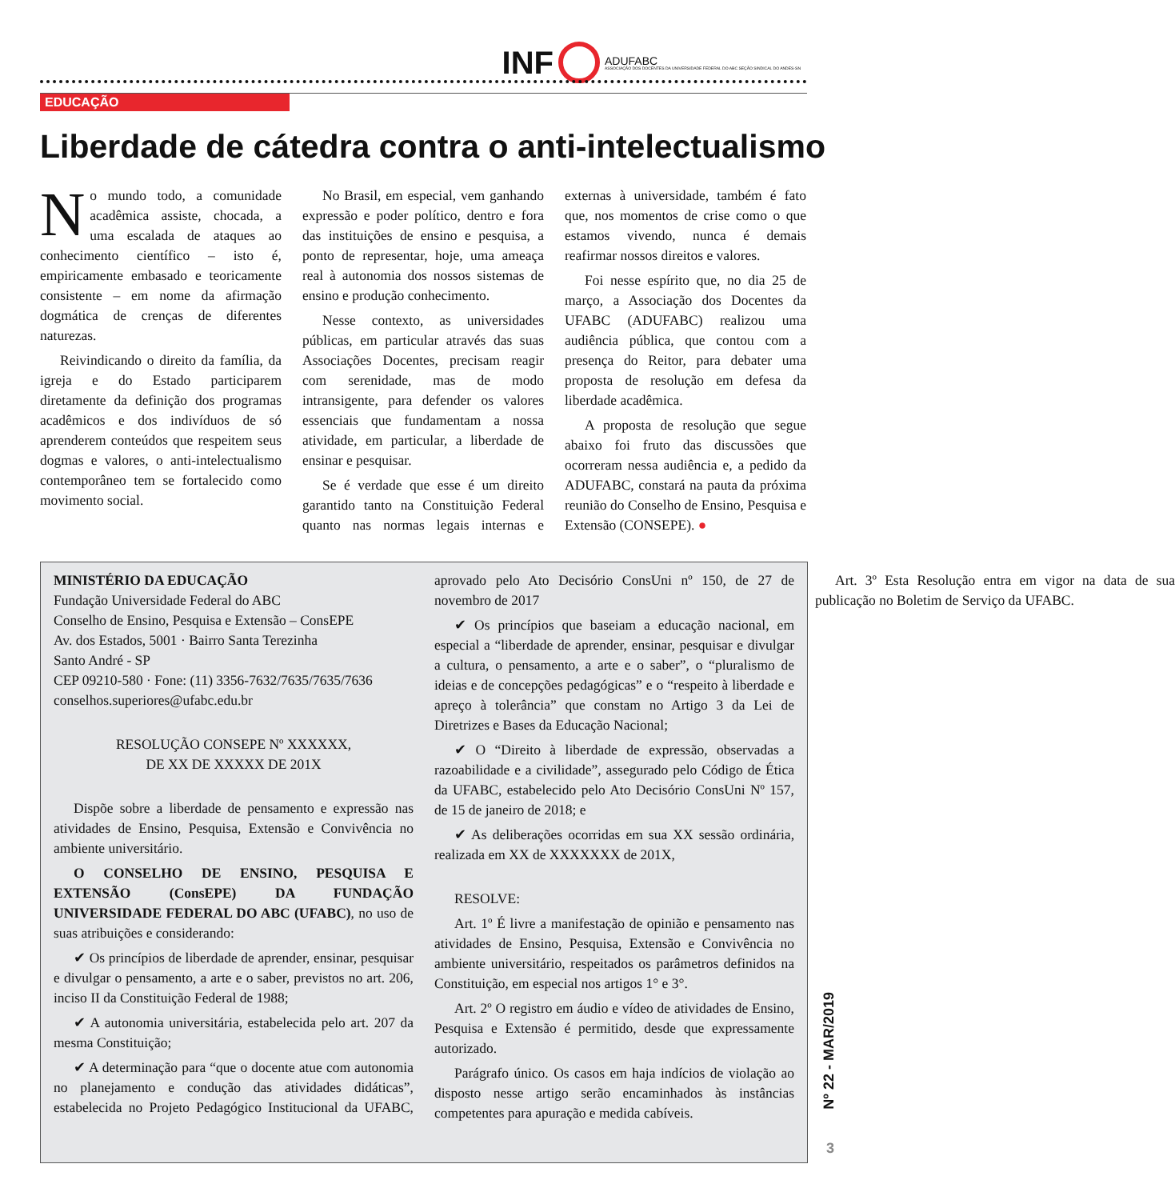INF ADUFABC
ASSOCIAÇÃO DOS DOCENTES DA UNIVERSIDADE FEDERAL DO ABC SEÇÃO SINDICAL DO ANDES-SN
EDUCAÇÃO
Liberdade de cátedra contra o anti-intelectualismo
No mundo todo, a comunidade acadêmica assiste, chocada, a uma escalada de ataques ao conhecimento científico – isto é, empiricamente embasado e teoricamente consistente – em nome da afirmação dogmática de crenças de diferentes naturezas.
Reivindicando o direito da família, da igreja e do Estado participarem diretamente da definição dos programas acadêmicos e dos indivíduos de só aprenderem conteúdos que respeitem seus dogmas e valores, o anti-intelectualismo contemporâneo tem se fortalecido como movimento social.
No Brasil, em especial, vem ganhando expressão e poder político, dentro e fora das instituições de ensino e pesquisa, a ponto de representar, hoje, uma ameaça real à autonomia dos nossos sistemas de ensino e produção conhecimento.
Nesse contexto, as universidades públicas, em particular através das suas Associações Docentes, precisam reagir com serenidade, mas de modo intransigente, para defender os valores essenciais que fundamentam a nossa atividade, em particular, a liberdade de ensinar e pesquisar.
Se é verdade que esse é um direito garantido tanto na Constituição Federal quanto nas normas legais internas e externas à universidade, também é fato que, nos momentos de crise como o que estamos vivendo, nunca é demais reafirmar nossos direitos e valores.
Foi nesse espírito que, no dia 25 de março, a Associação dos Docentes da UFABC (ADUFABC) realizou uma audiência pública, que contou com a presença do Reitor, para debater uma proposta de resolução em defesa da liberdade acadêmica.
A proposta de resolução que segue abaixo foi fruto das discussões que ocorreram nessa audiência e, a pedido da ADUFABC, constará na pauta da próxima reunião do Conselho de Ensino, Pesquisa e Extensão (CONSEPE). ●
MINISTÉRIO DA EDUCAÇÃO
Fundação Universidade Federal do ABC
Conselho de Ensino, Pesquisa e Extensão – ConsEPE
Av. dos Estados, 5001 · Bairro Santa Terezinha
Santo André - SP
CEP 09210-580 · Fone: (11) 3356-7632/7635/7635/7636
conselhos.superiores@ufabc.edu.br
RESOLUÇÃO CONSEPE Nº XXXXXX,
DE XX DE XXXXX DE 201X
Dispõe sobre a liberdade de pensamento e expressão nas atividades de Ensino, Pesquisa, Extensão e Convivência no ambiente universitário.
O CONSELHO DE ENSINO, PESQUISA E EXTENSÃO (ConsEPE) DA FUNDAÇÃO UNIVERSIDADE FEDERAL DO ABC (UFABC), no uso de suas atribuições e considerando:
✔ Os princípios de liberdade de aprender, ensinar, pesquisar e divulgar o pensamento, a arte e o saber, previstos no art. 206, inciso II da Constituição Federal de 1988;
✔ A autonomia universitária, estabelecida pelo art. 207 da mesma Constituição;
✔ A determinação para “que o docente atue com autonomia no planejamento e condução das atividades didáticas”, estabelecida no Projeto Pedagógico Institucional da UFABC, aprovado pelo Ato Decisório ConsUni nº 150, de 27 de novembro de 2017
✔ Os princípios que baseiam a educação nacional, em especial a “liberdade de aprender, ensinar, pesquisar e divulgar a cultura, o pensamento, a arte e o saber”, o “pluralismo de ideias e de concepções pedagógicas” e o “respeito à liberdade e apreço à tolerância” que constam no Artigo 3 da Lei de Diretrizes e Bases da Educação Nacional;
✔ O “Direito à liberdade de expressão, observadas a razoabilidade e a civilidade”, assegurado pelo Código de Ética da UFABC, estabelecido pelo Ato Decisório ConsUni Nº 157, de 15 de janeiro de 2018; e
✔ As deliberações ocorridas em sua XX sessão ordinária, realizada em XX de XXXXXXX de 201X,
RESOLVE:
Art. 1º É livre a manifestação de opinião e pensamento nas atividades de Ensino, Pesquisa, Extensão e Convivência no ambiente universitário, respeitados os parâmetros definidos na Constituição, em especial nos artigos 1° e 3°.
Art. 2º O registro em áudio e vídeo de atividades de Ensino, Pesquisa e Extensão é permitido, desde que expressamente autorizado.
Parágrafo único. Os casos em haja indícios de violação ao disposto nesse artigo serão encaminhados às instâncias competentes para apuração e medida cabíveis.
Art. 3º Esta Resolução entra em vigor na data de sua publicação no Boletim de Serviço da UFABC.
Nº 22 - MAR/2019
3